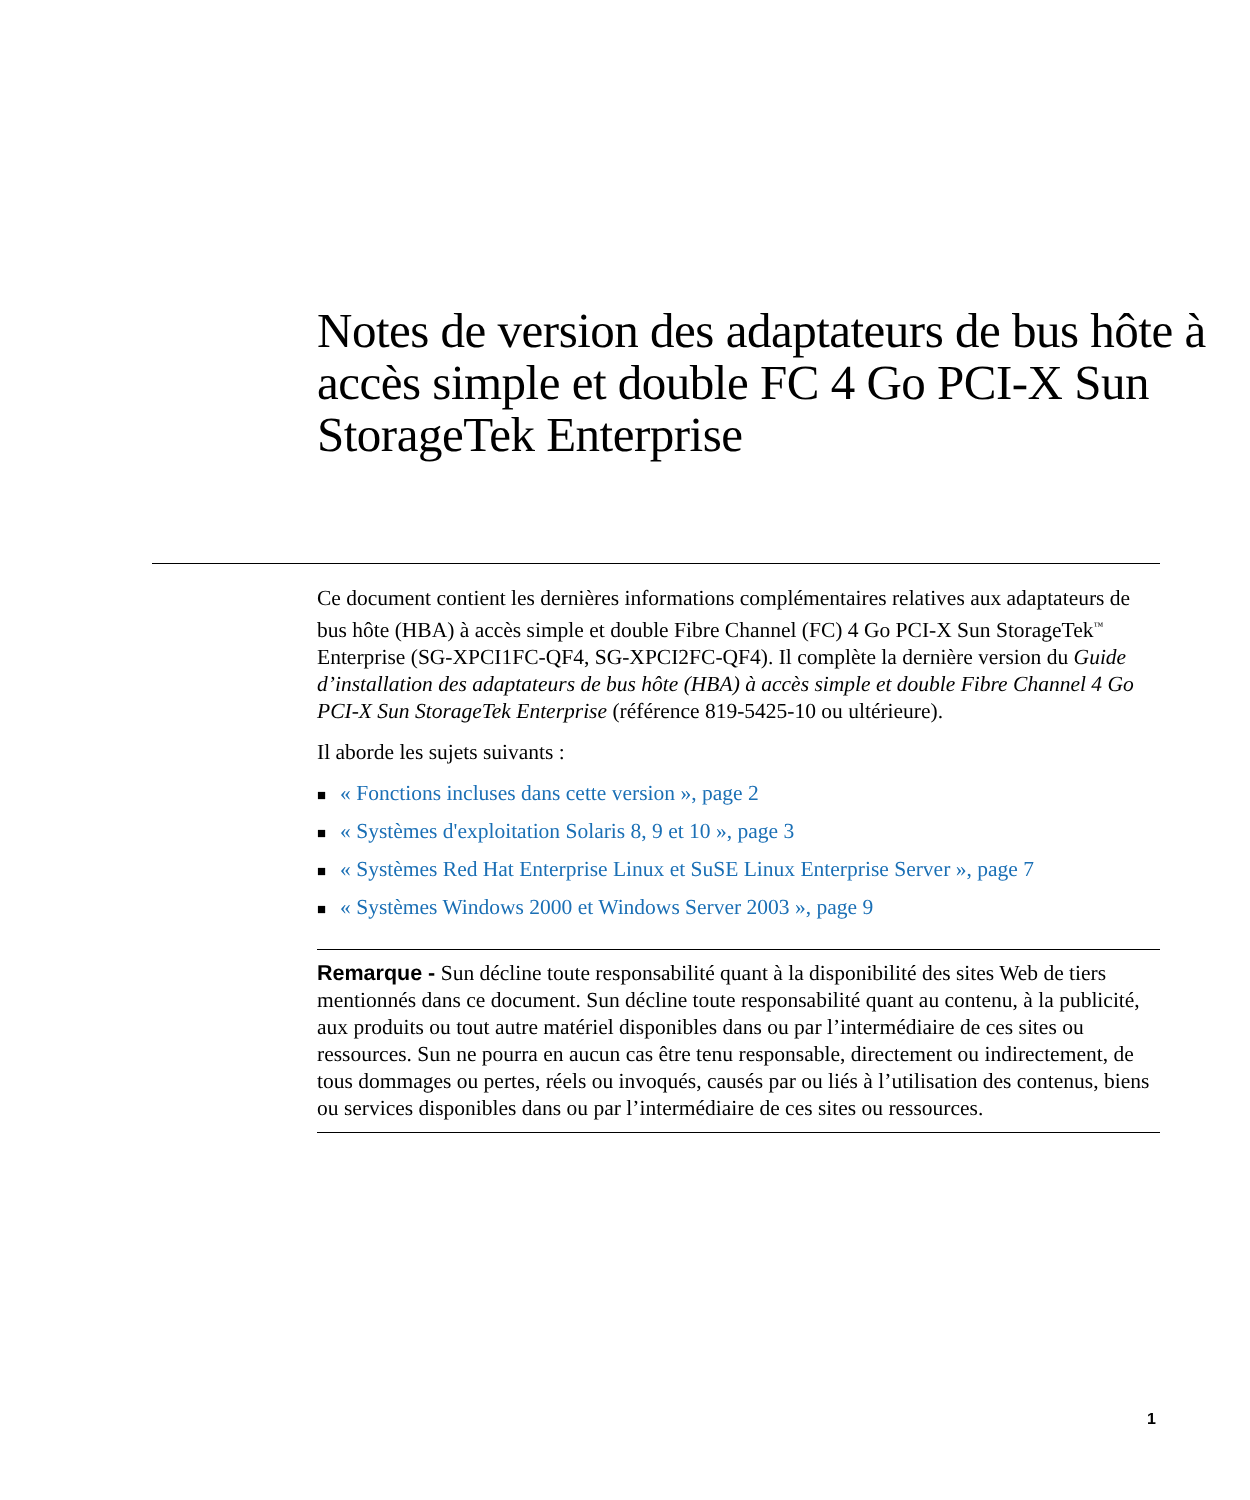Notes de version des adaptateurs de bus hôte à accès simple et double FC 4 Go PCI-X Sun StorageTek Enterprise
Ce document contient les dernières informations complémentaires relatives aux adaptateurs de bus hôte (HBA) à accès simple et double Fibre Channel (FC) 4 Go PCI-X Sun StorageTek<sup>™</sup> Enterprise (SG-XPCI1FC-QF4, SG-XPCI2FC-QF4). Il complète la dernière version du Guide d’installation des adaptateurs de bus hôte (HBA) à accès simple et double Fibre Channel 4 Go PCI-X Sun StorageTek Enterprise (référence 819-5425-10 ou ultérieure).
Il aborde les sujets suivants :
■ « Fonctions incluses dans cette version », page 2
■ « Systèmes d'exploitation Solaris 8, 9 et 10 », page 3
■ « Systèmes Red Hat Enterprise Linux et SuSE Linux Enterprise Server », page 7
■ « Systèmes Windows 2000 et Windows Server 2003 », page 9
Remarque - Sun décline toute responsabilité quant à la disponibilité des sites Web de tiers mentionnés dans ce document. Sun décline toute responsabilité quant au contenu, à la publicité, aux produits ou tout autre matériel disponibles dans ou par l’intermédiaire de ces sites ou ressources. Sun ne pourra en aucun cas être tenu responsable, directement ou indirectement, de tous dommages ou pertes, réels ou invoqués, causés par ou liés à l’utilisation des contenus, biens ou services disponibles dans ou par l’intermédiaire de ces sites ou ressources.
1